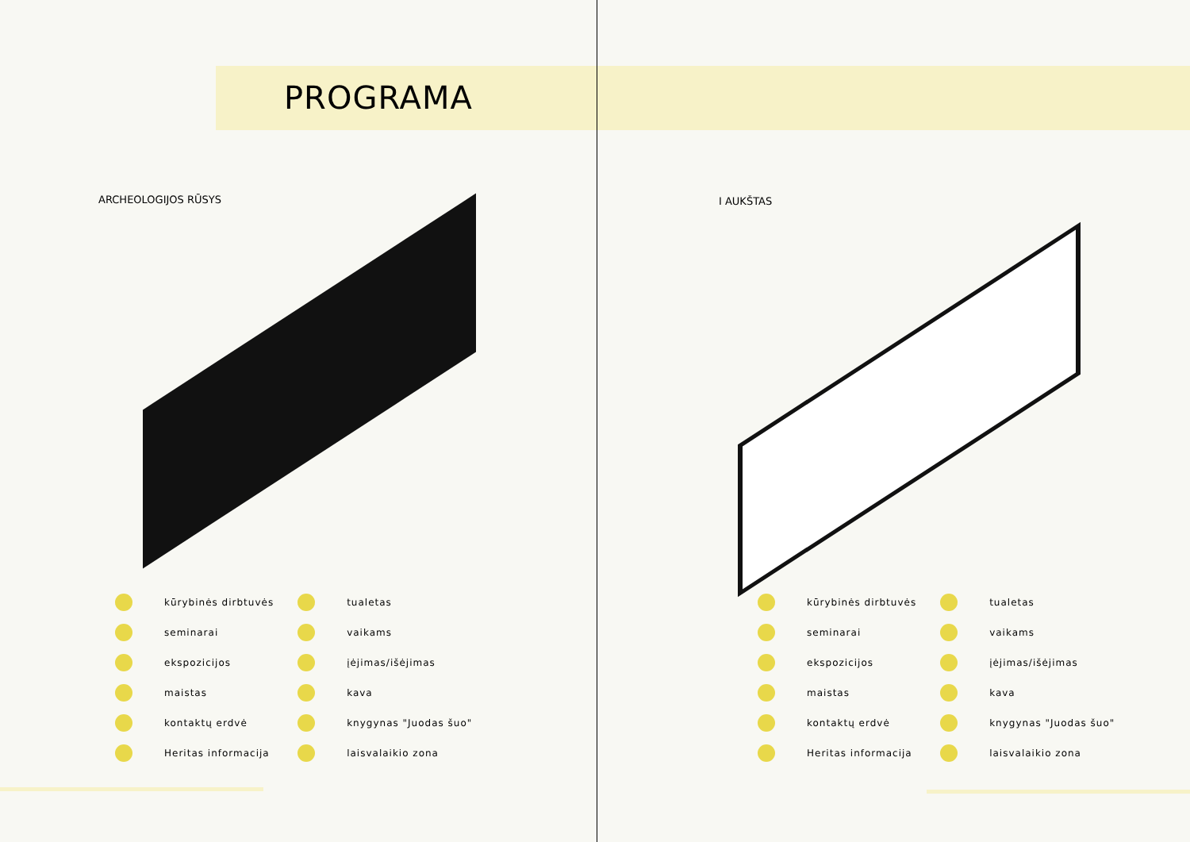PROGRAMA
ARCHEOLOGIJOS RŪSYS
kūrybinės dirbtuvės
seminarai
ekspozicijos
maistas
kontaktų erdvė
Heritas informacija
tualetas
vaikams
įėjimas/išėjimas
kava
knygynas "Juodas šuo"
laisvalaikio zona
I AUKŠTAS
kūrybinės dirbtuvės
seminarai
ekspozicijos
maistas
kontaktų erdvė
Heritas informacija
tualetas
vaikams
įėjimas/išėjimas
kava
knygynas "Juodas šuo"
laisvalaikio zona